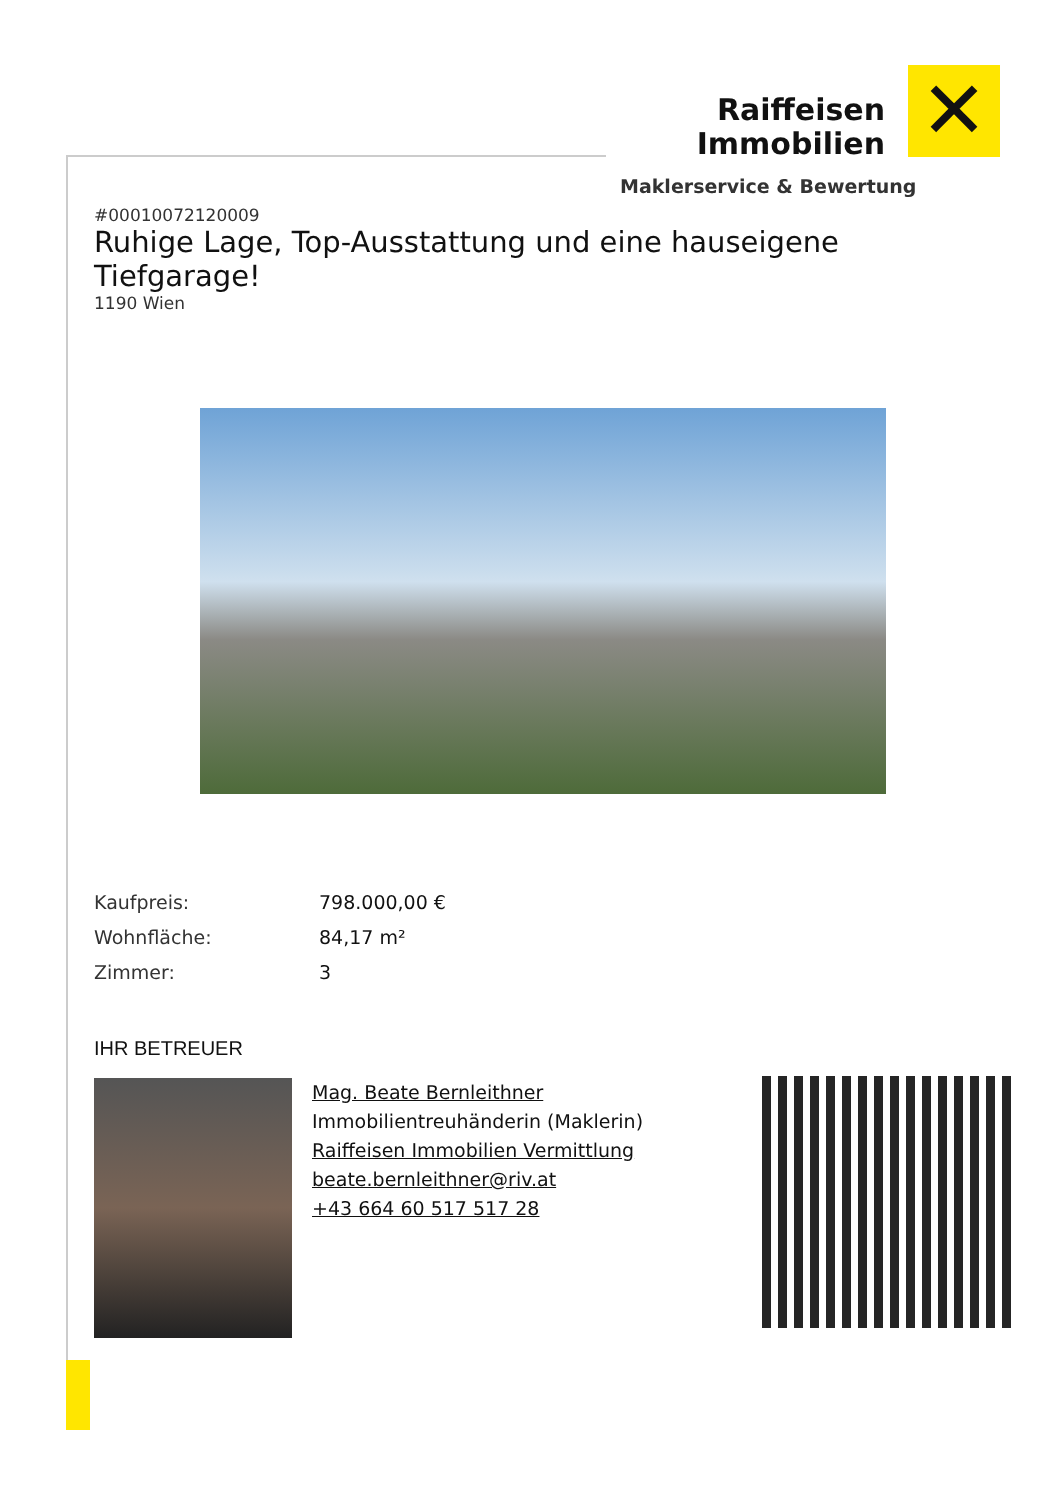Raiffeisen
Immobilien
✕
Maklerservice & Bewertung
#00010072120009
Ruhige Lage, Top-Ausstattung und eine hauseigene Tiefgarage!
1190 Wien
| Kaufpreis: | 798.000,00 € |
| Wohnfläche: | 84,17 m² |
| Zimmer: | 3 |
IHR BETREUER
Mag. Beate Bernleithner
Immobilientreuhänderin (Maklerin)
Raiffeisen Immobilien Vermittlung
beate.bernleithner@riv.at
+43 664 60 517 517 28